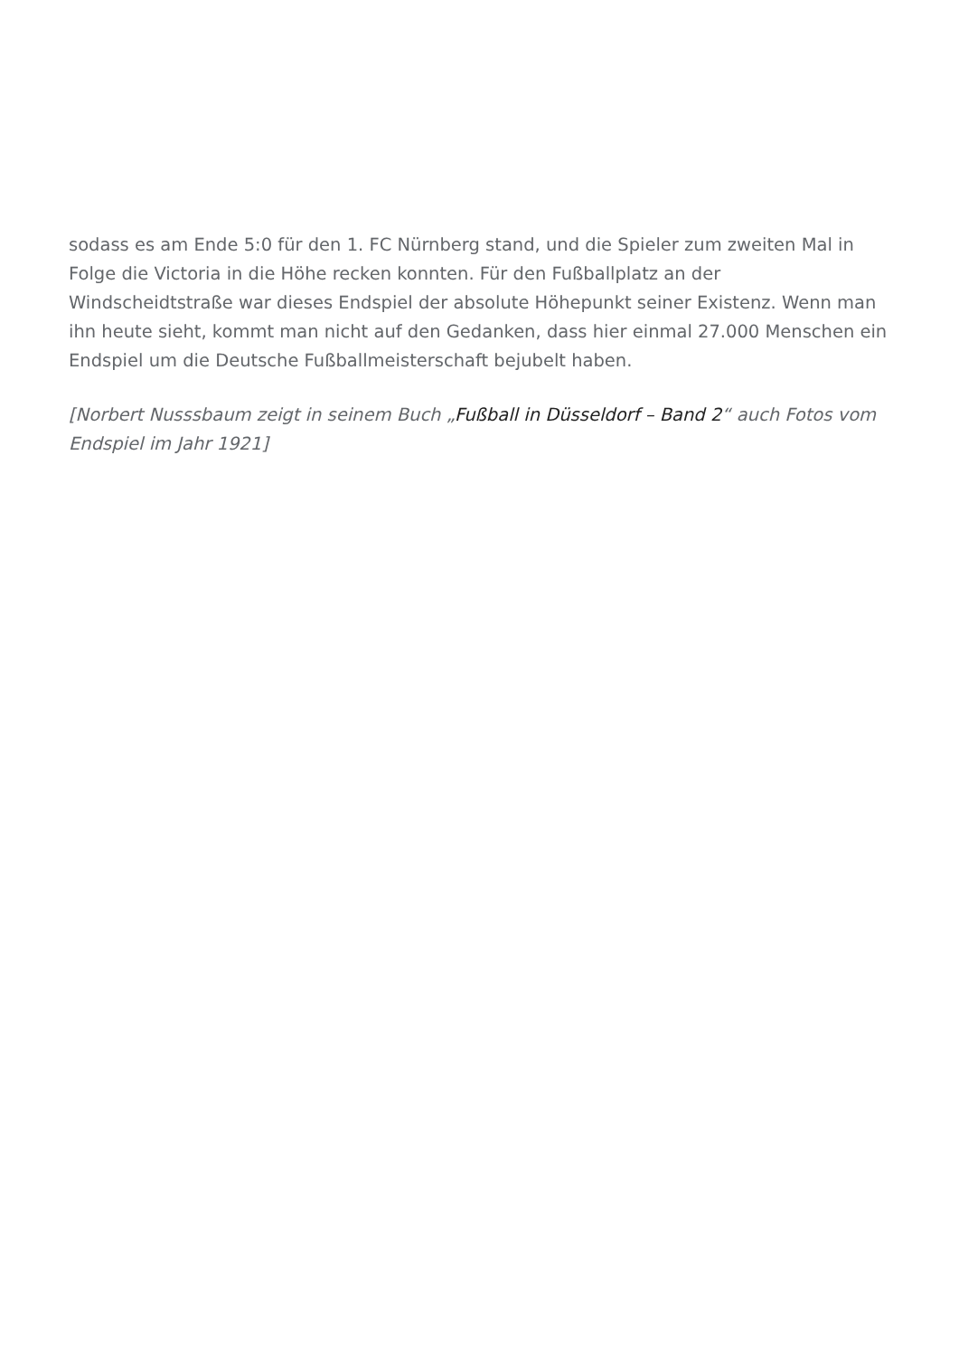sodass es am Ende 5:0 für den 1. FC Nürnberg stand, und die Spieler zum zweiten Mal in Folge die Victoria in die Höhe recken konnten. Für den Fußballplatz an der Windscheidtstraße war dieses Endspiel der absolute Höhepunkt seiner Existenz. Wenn man ihn heute sieht, kommt man nicht auf den Gedanken, dass hier einmal 27.000 Menschen ein Endspiel um die Deutsche Fußballmeisterschaft bejubelt haben.
[Norbert Nusssbaum zeigt in seinem Buch „Fußball in Düsseldorf – Band 2“ auch Fotos vom Endspiel im Jahr 1921]